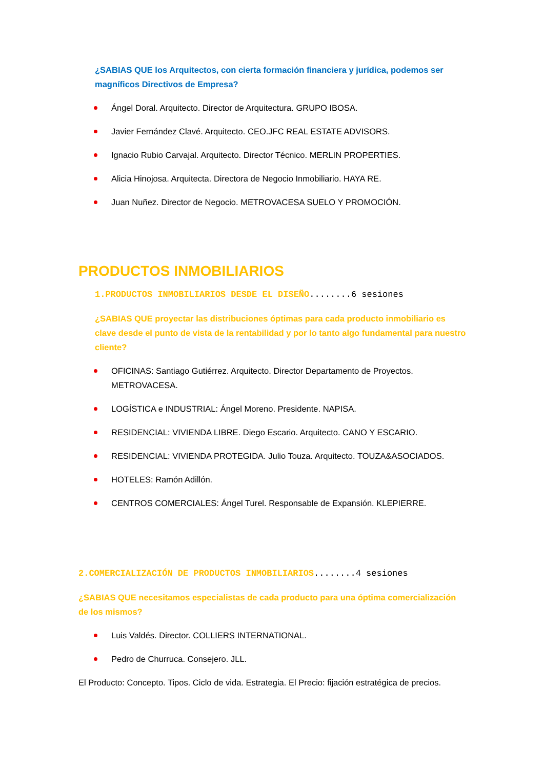¿SABIAS QUE los Arquitectos, con cierta formación financiera y jurídica, podemos ser magníficos Directivos de Empresa?
Ángel Doral. Arquitecto. Director de Arquitectura. GRUPO IBOSA.
Javier Fernández Clavé. Arquitecto. CEO.JFC REAL ESTATE ADVISORS.
Ignacio Rubio Carvajal. Arquitecto. Director Técnico. MERLIN PROPERTIES.
Alicia Hinojosa. Arquitecta. Directora de Negocio Inmobiliario. HAYA RE.
Juan Nuñez. Director de Negocio. METROVACESA SUELO Y PROMOCIÓN.
PRODUCTOS INMOBILIARIOS
1.PRODUCTOS INMOBILIARIOS DESDE EL DISEÑO........6 sesiones
¿SABIAS QUE proyectar las distribuciones óptimas para cada producto inmobiliario es clave desde el punto de vista de la rentabilidad y por lo tanto algo fundamental para nuestro cliente?
OFICINAS: Santiago Gutiérrez. Arquitecto. Director Departamento de Proyectos. METROVACESA.
LOGÍSTICA e INDUSTRIAL: Ángel Moreno. Presidente. NAPISA.
RESIDENCIAL: VIVIENDA LIBRE. Diego Escario. Arquitecto. CANO Y ESCARIO.
RESIDENCIAL: VIVIENDA PROTEGIDA. Julio Touza. Arquitecto. TOUZA&ASOCIADOS.
HOTELES: Ramón Adillón.
CENTROS COMERCIALES: Ángel Turel. Responsable de Expansión. KLEPIERRE.
2.COMERCIALIZACIÓN DE PRODUCTOS INMOBILIARIOS........4 sesiones
¿SABIAS QUE necesitamos especialistas de cada producto para una óptima comercialización de los mismos?
Luis Valdés. Director. COLLIERS INTERNATIONAL.
Pedro de Churruca. Consejero. JLL.
El Producto: Concepto. Tipos. Ciclo de vida. Estrategia. El Precio: fijación estratégica de precios.